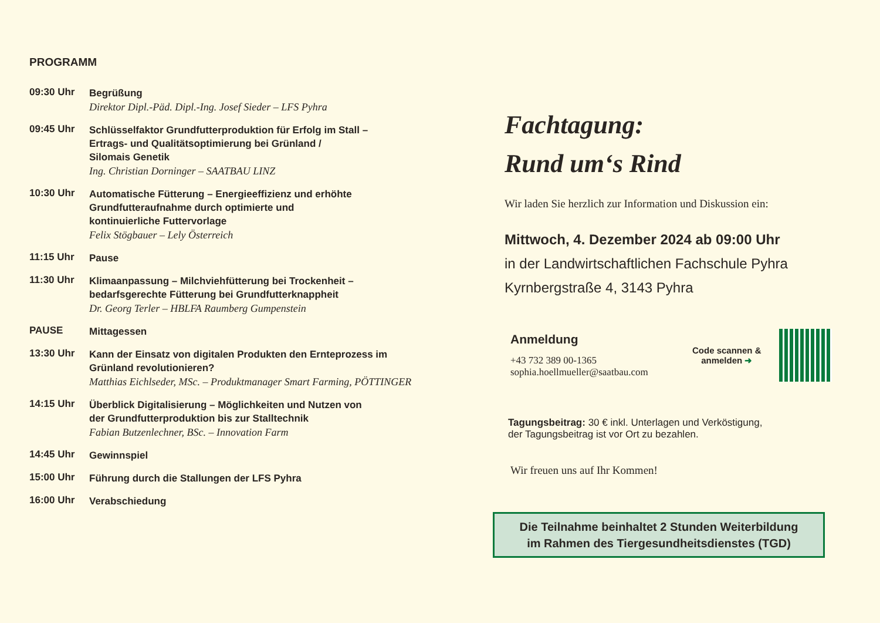PROGRAMM
09:30 Uhr
Begrüßung
Direktor Dipl.-Päd. Dipl.-Ing. Josef Sieder – LFS Pyhra
09:45 Uhr
Schlüsselfaktor Grundfutterproduktion für Erfolg im Stall –
Ertrags- und Qualitätsoptimierung bei Grünland /
Silomais Genetik
Ing. Christian Dorninger – SAATBAU LINZ
10:30 Uhr
Automatische Fütterung – Energieeffizienz und erhöhte
Grundfutteraufnahme durch optimierte und
kontinuierliche Futtervorlage
Felix Stögbauer – Lely Österreich
11:15 Uhr
Pause
11:30 Uhr
Klimaanpassung – Milchviehfütterung bei Trockenheit –
bedarfsgerechte Fütterung bei Grundfutterknappheit
Dr. Georg Terler – HBLFA Raumberg Gumpenstein
PAUSE
Mittagessen
13:30 Uhr
Kann der Einsatz von digitalen Produkten den Ernteprozess im
Grünland revolutionieren?
Matthias Eichlseder, MSc. – Produktmanager Smart Farming, PÖTTINGER
14:15 Uhr
Überblick Digitalisierung – Möglichkeiten und Nutzen von
der Grundfutterproduktion bis zur Stalltechnik
Fabian Butzenlechner, BSc. – Innovation Farm
14:45 Uhr
Gewinnspiel
15:00 Uhr
Führung durch die Stallungen der LFS Pyhra
16:00 Uhr
Verabschiedung
Fachtagung:
Rund um‘s Rind
Wir laden Sie herzlich zur Information und Diskussion ein:
Mittwoch, 4. Dezember 2024 ab 09:00 Uhr
in der Landwirtschaftlichen Fachschule Pyhra
Kyrnbergstraße 4, 3143 Pyhra
Anmeldung
+43 732 389 00-1365
sophia.hoellmueller@saatbau.com
Code scannen &
anmelden ➜
Tagungsbeitrag: 30 € inkl. Unterlagen und Verköstigung,
der Tagungsbeitrag ist vor Ort zu bezahlen.
Wir freuen uns auf Ihr Kommen!
Die Teilnahme beinhaltet 2 Stunden Weiterbildung
im Rahmen des Tiergesundheitsdienstes (TGD)